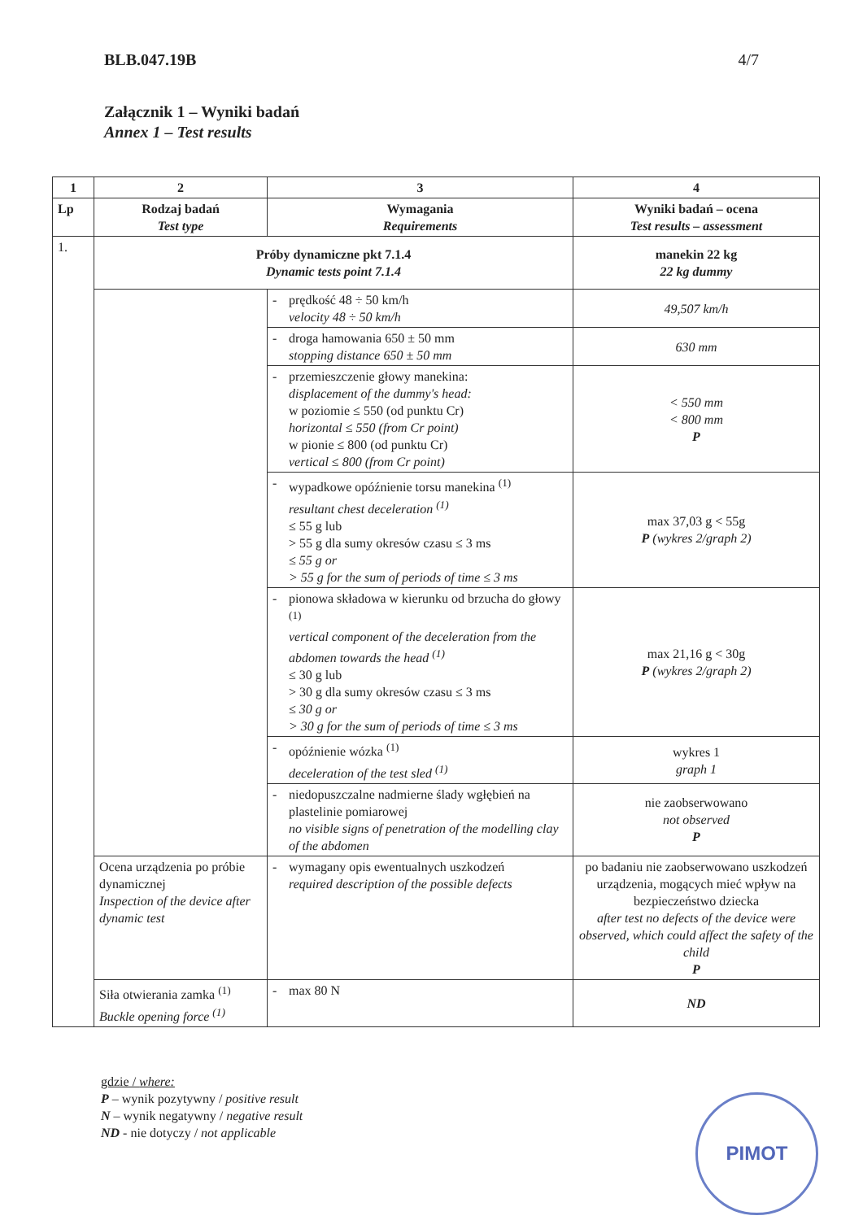BLB.047.19B 4/7
Załącznik 1 – Wyniki badań
Annex 1 – Test results
| 1 | 2 | 3 | | 4 |
| --- | --- | --- | --- | --- |
| Lp | Rodzaj badań Test type | Wymagania Requirements | | Wyniki badań – ocena Test results – assessment |
| 1. | Próby dynamiczne pkt 7.1.4 Dynamic tests point 7.1.4 | | | manekin 22 kg 22 kg dummy |
| | | - | prędkość 48 ÷ 50 km/h velocity 48 ÷ 50 km/h | 49,507 km/h |
| | | - | droga hamowania 650 ± 50 mm stopping distance 650 ± 50 mm | 630 mm |
| | | - | przemieszczenie głowy manekina: displacement of the dummy's head: w poziomie ≤ 550 (od punktu Cr) horizontal ≤ 550 (from Cr point) w pionie ≤ 800 (od punktu Cr) vertical ≤ 800 (from Cr point) | < 550 mm < 800 mm P |
| | | - | wypadkowe opóźnienie torsu manekina <sup>(1)</sup> resultant chest deceleration <sup>(1)</sup> ≤ 55 g lub > 55 g dla sumy okresów czasu ≤ 3 ms ≤ 55 g or > 55 g for the sum of periods of time ≤ 3 ms | max 37,03 g < 55g P (wykres 2/graph 2) |
| | | - | pionowa składowa w kierunku od brzucha do głowy <sup>(1)</sup> vertical component of the deceleration from the abdomen towards the head <sup>(1)</sup> ≤ 30 g lub > 30 g dla sumy okresów czasu ≤ 3 ms ≤ 30 g or > 30 g for the sum of periods of time ≤ 3 ms | max 21,16 g < 30g P (wykres 2/graph 2) |
| | | - | opóźnienie wózka <sup>(1)</sup> deceleration of the test sled <sup>(1)</sup> | wykres 1 graph 1 |
| | | - | niedopuszczalne nadmierne ślady wgłębień na plastelinie pomiarowej no visible signs of penetration of the modelling clay of the abdomen | nie zaobserwowano not observed P |
| | Ocena urządzenia po próbie dynamicznej Inspection of the device after dynamic test | - | wymagany opis ewentualnych uszkodzeń required description of the possible defects | po badaniu nie zaobserwowano uszkodzeń urządzenia, mogących mieć wpływ na bezpieczeństwo dziecka after test no defects of the device were observed, which could affect the safety of the child P |
| | Siła otwierania zamka <sup>(1)</sup> Buckle opening force <sup>(1)</sup> | - | max 80 N | ND |
gdzie / where:
P – wynik pozytywny / positive result
N – wynik negatywny / negative result
ND - nie dotyczy / not applicable
PIMOT